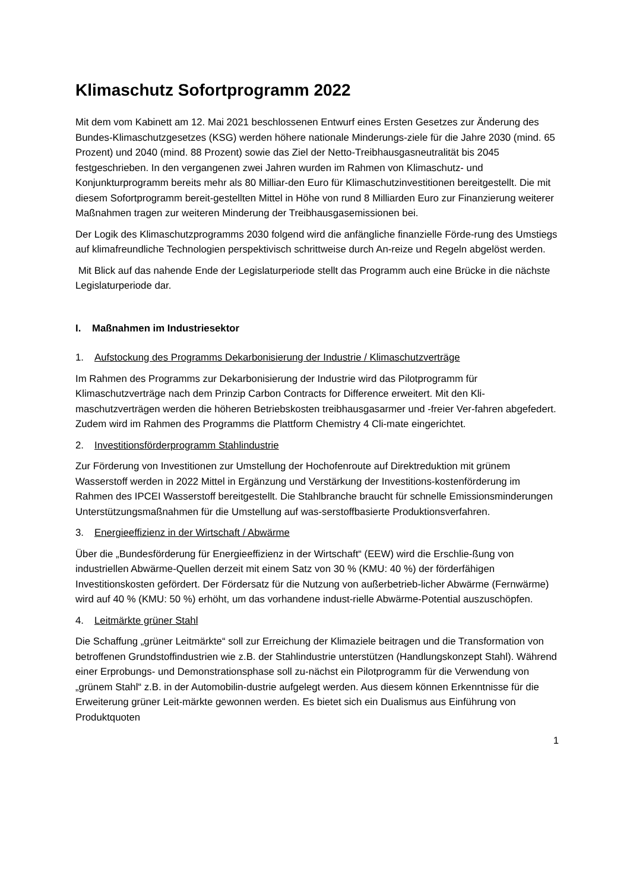Klimaschutz Sofortprogramm 2022
Mit dem vom Kabinett am 12. Mai 2021 beschlossenen Entwurf eines Ersten Gesetzes zur Änderung des Bundes-Klimaschutzgesetzes (KSG) werden höhere nationale Minderungs-ziele für die Jahre 2030 (mind. 65 Prozent) und 2040 (mind. 88 Prozent) sowie das Ziel der Netto-Treibhausgasneutralität bis 2045 festgeschrieben. In den vergangenen zwei Jahren wurden im Rahmen von Klimaschutz- und Konjunkturprogramm bereits mehr als 80 Milliar-den Euro für Klimaschutzinvestitionen bereitgestellt. Die mit diesem Sofortprogramm bereit-gestellten Mittel in Höhe von rund 8 Milliarden Euro zur Finanzierung weiterer Maßnahmen tragen zur weiteren Minderung der Treibhausgasemissionen bei.
Der Logik des Klimaschutzprogramms 2030 folgend wird die anfängliche finanzielle Förde-rung des Umstiegs auf klimafreundliche Technologien perspektivisch schrittweise durch An-reize und Regeln abgelöst werden.
Mit Blick auf das nahende Ende der Legislaturperiode stellt das Programm auch eine Brücke in die nächste Legislaturperiode dar.
I. Maßnahmen im Industriesektor
1. Aufstockung des Programms Dekarbonisierung der Industrie / Klimaschutzverträge
Im Rahmen des Programms zur Dekarbonisierung der Industrie wird das Pilotprogramm für Klimaschutzverträge nach dem Prinzip Carbon Contracts for Difference erweitert. Mit den Kli-maschutzverträgen werden die höheren Betriebskosten treibhausgasarmer und -freier Ver-fahren abgefedert. Zudem wird im Rahmen des Programms die Plattform Chemistry 4 Cli-mate eingerichtet.
2. Investitionsförderprogramm Stahlindustrie
Zur Förderung von Investitionen zur Umstellung der Hochofenroute auf Direktreduktion mit grünem Wasserstoff werden in 2022 Mittel in Ergänzung und Verstärkung der Investitions-kostenförderung im Rahmen des IPCEI Wasserstoff bereitgestellt. Die Stahlbranche braucht für schnelle Emissionsminderungen Unterstützungsmaßnahmen für die Umstellung auf was-serstoffbasierte Produktionsverfahren.
3. Energieeffizienz in der Wirtschaft / Abwärme
Über die „Bundesförderung für Energieeffizienz in der Wirtschaft“ (EEW) wird die Erschlie-ßung von industriellen Abwärme-Quellen derzeit mit einem Satz von 30 % (KMU: 40 %) der förderfähigen Investitionskosten gefördert. Der Fördersatz für die Nutzung von außerbetrieb-licher Abwärme (Fernwärme) wird auf 40 % (KMU: 50 %) erhöht, um das vorhandene indust-rielle Abwärme-Potential auszuschöpfen.
4. Leitmärkte grüner Stahl
Die Schaffung „grüner Leitmärkte“ soll zur Erreichung der Klimaziele beitragen und die Transformation von betroffenen Grundstoffindustrien wie z.B. der Stahlindustrie unterstützen (Handlungskonzept Stahl). Während einer Erprobungs- und Demonstrationsphase soll zu-nächst ein Pilotprogramm für die Verwendung von „grünem Stahl“ z.B. in der Automobilin-dustrie aufgelegt werden. Aus diesem können Erkenntnisse für die Erweiterung grüner Leit-märkte gewonnen werden. Es bietet sich ein Dualismus aus Einführung von Produktquoten
1